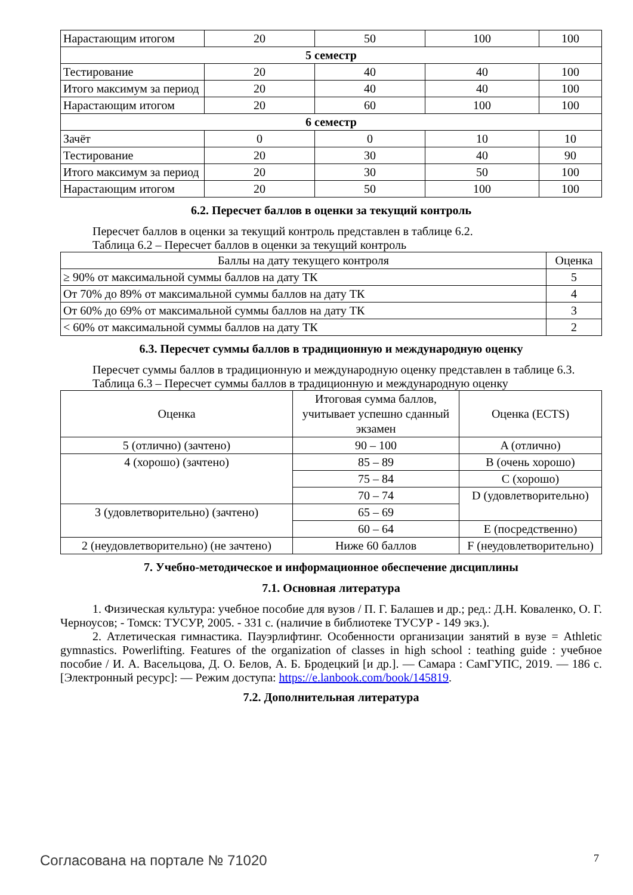| Нарастающим итогом | 20 | 50 | 100 | 100 |
| 5 семестр | | | | |
| Тестирование | 20 | 40 | 40 | 100 |
| Итого максимум за период | 20 | 40 | 40 | 100 |
| Нарастающим итогом | 20 | 60 | 100 | 100 |
| 6 семестр | | | | |
| Зачёт | 0 | 0 | 10 | 10 |
| Тестирование | 20 | 30 | 40 | 90 |
| Итого максимум за период | 20 | 30 | 50 | 100 |
| Нарастающим итогом | 20 | 50 | 100 | 100 |
6.2. Пересчет баллов в оценки за текущий контроль
Пересчет баллов в оценки за текущий контроль представлен в таблице 6.2.
Таблица 6.2 – Пересчет баллов в оценки за текущий контроль
| Баллы на дату текущего контроля | Оценка |
| --- | --- |
| ≥ 90% от максимальной суммы баллов на дату ТК | 5 |
| От 70% до 89% от максимальной суммы баллов на дату ТК | 4 |
| От 60% до 69% от максимальной суммы баллов на дату ТК | 3 |
| < 60% от максимальной суммы баллов на дату ТК | 2 |
6.3. Пересчет суммы баллов в традиционную и международную оценку
Пересчет суммы баллов в традиционную и международную оценку представлен в таблице 6.3.
Таблица 6.3 – Пересчет суммы баллов в традиционную и международную оценку
| Оценка | Итоговая сумма баллов, учитывает успешно сданный экзамен | Оценка (ECTS) |
| --- | --- | --- |
| 5 (отлично) (зачтено) | 90 – 100 | A (отлично) |
| 4 (хорошо) (зачтено) | 85 – 89 | B (очень хорошо) |
| | 75 – 84 | C (хорошо) |
| | 70 – 74 | D (удовлетворительно) |
| 3 (удовлетворительно) (зачтено) | 65 – 69 | |
| | 60 – 64 | E (посредственно) |
| 2 (неудовлетворительно) (не зачтено) | Ниже 60 баллов | F (неудовлетворительно) |
7. Учебно-методическое и информационное обеспечение дисциплины
7.1. Основная литература
1. Физическая культура: учебное пособие для вузов / П. Г. Балашев и др.; ред.: Д.Н. Коваленко, О. Г. Черноусов; - Томск: ТУСУР, 2005. - 331 с. (наличие в библиотеке ТУСУР - 149 экз.).
2. Атлетическая гимнастика. Пауэрлифтинг. Особенности организации занятий в вузе = Athletic gymnastics. Powerlifting. Features of the organization of classes in high school : teathing guide : учебное пособие / И. А. Васельцова, Д. О. Белов, А. Б. Бродецкий [и др.]. — Самара : СамГУПС, 2019. — 186 с. [Электронный ресурс]: — Режим доступа: https://e.lanbook.com/book/145819.
7.2. Дополнительная литература
Согласована на портале № 71020 7